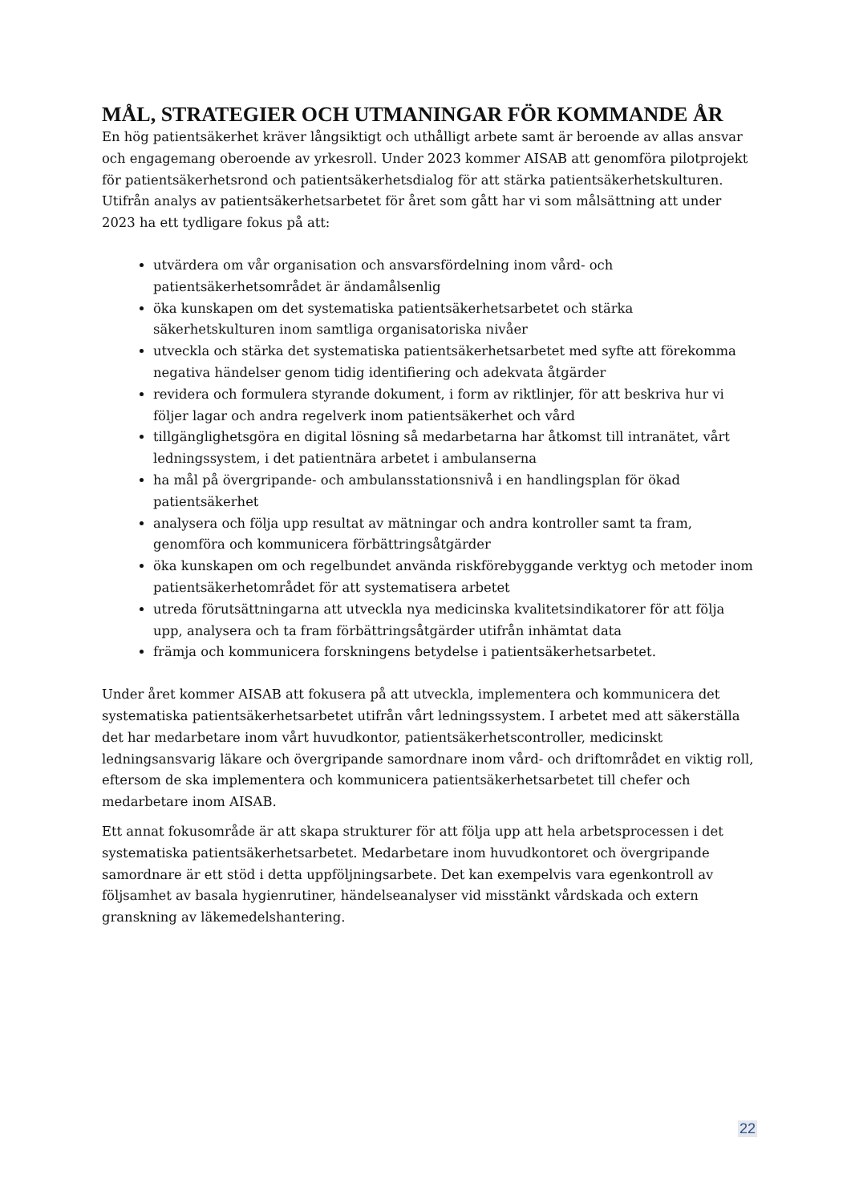MÅL, STRATEGIER OCH UTMANINGAR FÖR KOMMANDE ÅR
En hög patientsäkerhet kräver långsiktigt och uthålligt arbete samt är beroende av allas ansvar och engagemang oberoende av yrkesroll. Under 2023 kommer AISAB att genomföra pilotprojekt för patientsäkerhetsrond och patientsäkerhetsdialog för att stärka patientsäkerhetskulturen. Utifrån analys av patientsäkerhetsarbetet för året som gått har vi som målsättning att under 2023 ha ett tydligare fokus på att:
utvärdera om vår organisation och ansvarsfördelning inom vård- och patientsäkerhetsområdet är ändamålsenlig
öka kunskapen om det systematiska patientsäkerhetsarbetet och stärka säkerhetskulturen inom samtliga organisatoriska nivåer
utveckla och stärka det systematiska patientsäkerhetsarbetet med syfte att förekomma negativa händelser genom tidig identifiering och adekvata åtgärder
revidera och formulera styrande dokument, i form av riktlinjer, för att beskriva hur vi följer lagar och andra regelverk inom patientsäkerhet och vård
tillgänglighetsgöra en digital lösning så medarbetarna har åtkomst till intranätet, vårt ledningssystem, i det patientnära arbetet i ambulanserna
ha mål på övergripande- och ambulansstationsnivå i en handlingsplan för ökad patientsäkerhet
analysera och följa upp resultat av mätningar och andra kontroller samt ta fram, genomföra och kommunicera förbättringsåtgärder
öka kunskapen om och regelbundet använda riskförebyggande verktyg och metoder inom patientsäkerhetområdet för att systematisera arbetet
utreda förutsättningarna att utveckla nya medicinska kvalitetsindikatorer för att följa upp, analysera och ta fram förbättringsåtgärder utifrån inhämtat data
främja och kommunicera forskningens betydelse i patientsäkerhetsarbetet.
Under året kommer AISAB att fokusera på att utveckla, implementera och kommunicera det systematiska patientsäkerhetsarbetet utifrån vårt ledningssystem. I arbetet med att säkerställa det har medarbetare inom vårt huvudkontor, patientsäkerhetscontroller, medicinskt ledningsansvarig läkare och övergripande samordnare inom vård- och driftområdet en viktig roll, eftersom de ska implementera och kommunicera patientsäkerhetsarbetet till chefer och medarbetare inom AISAB.
Ett annat fokusområde är att skapa strukturer för att följa upp att hela arbetsprocessen i det systematiska patientsäkerhetsarbetet. Medarbetare inom huvudkontoret och övergripande samordnare är ett stöd i detta uppföljningsarbete. Det kan exempelvis vara egenkontroll av följsamhet av basala hygienrutiner, händelseanalyser vid misstänkt vårdskada och extern granskning av läkemedelshantering.
22